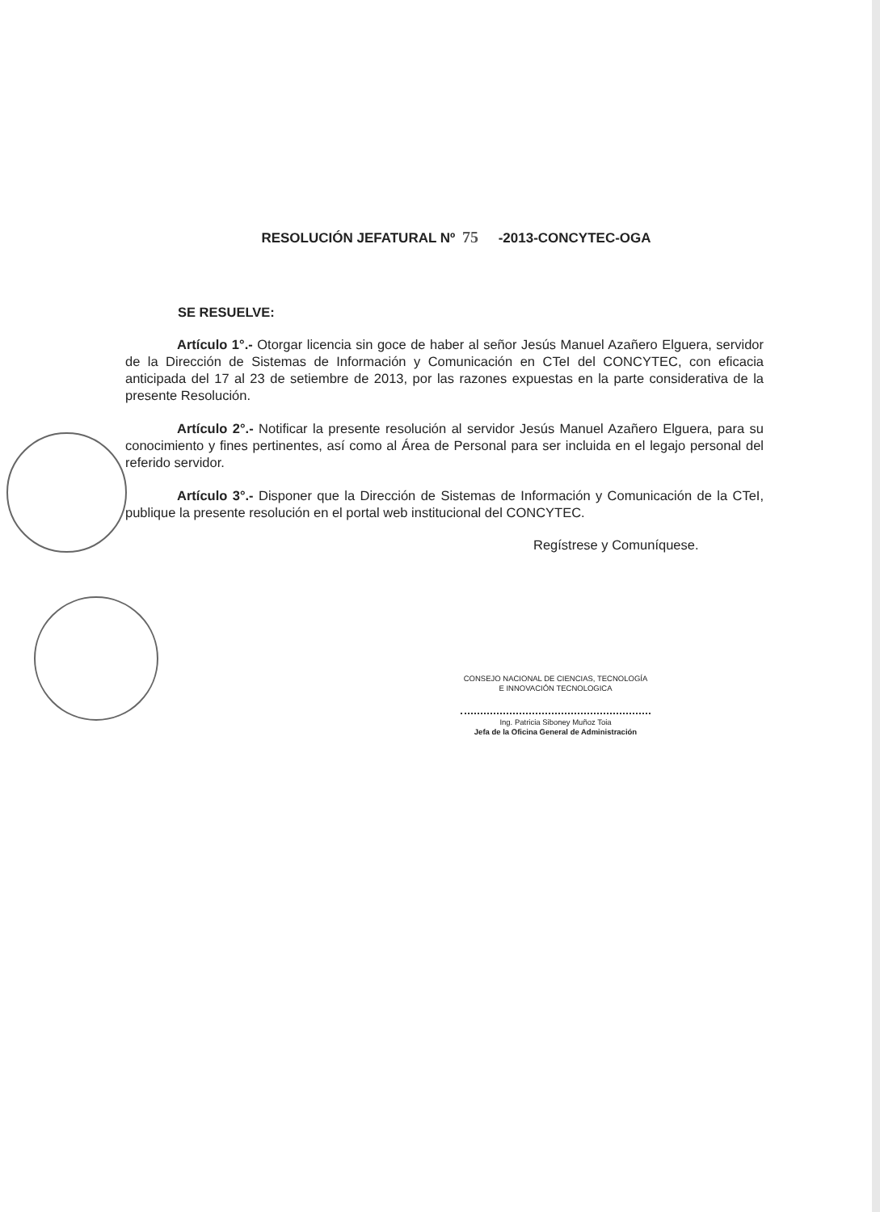RESOLUCIÓN JEFATURAL Nº 75 -2013-CONCYTEC-OGA
SE RESUELVE:
Artículo 1°.- Otorgar licencia sin goce de haber al señor Jesús Manuel Azañero Elguera, servidor de la Dirección de Sistemas de Información y Comunicación en CTeI del CONCYTEC, con eficacia anticipada del 17 al 23 de setiembre de 2013, por las razones expuestas en la parte considerativa de la presente Resolución.
Artículo 2°.- Notificar la presente resolución al servidor Jesús Manuel Azañero Elguera, para su conocimiento y fines pertinentes, así como al Área de Personal para ser incluida en el legajo personal del referido servidor.
Artículo 3°.- Disponer que la Dirección de Sistemas de Información y Comunicación de la CTeI, publique la presente resolución en el portal web institucional del CONCYTEC.
Regístrese y Comuníquese.
CONSEJO NACIONAL DE CIENCIAS, TECNOLOGÍA
E INNOVACIÓN TECNOLOGICA
Ing. Patricia Siboney Muñoz Toia
Jefa de la Oficina General de Administración